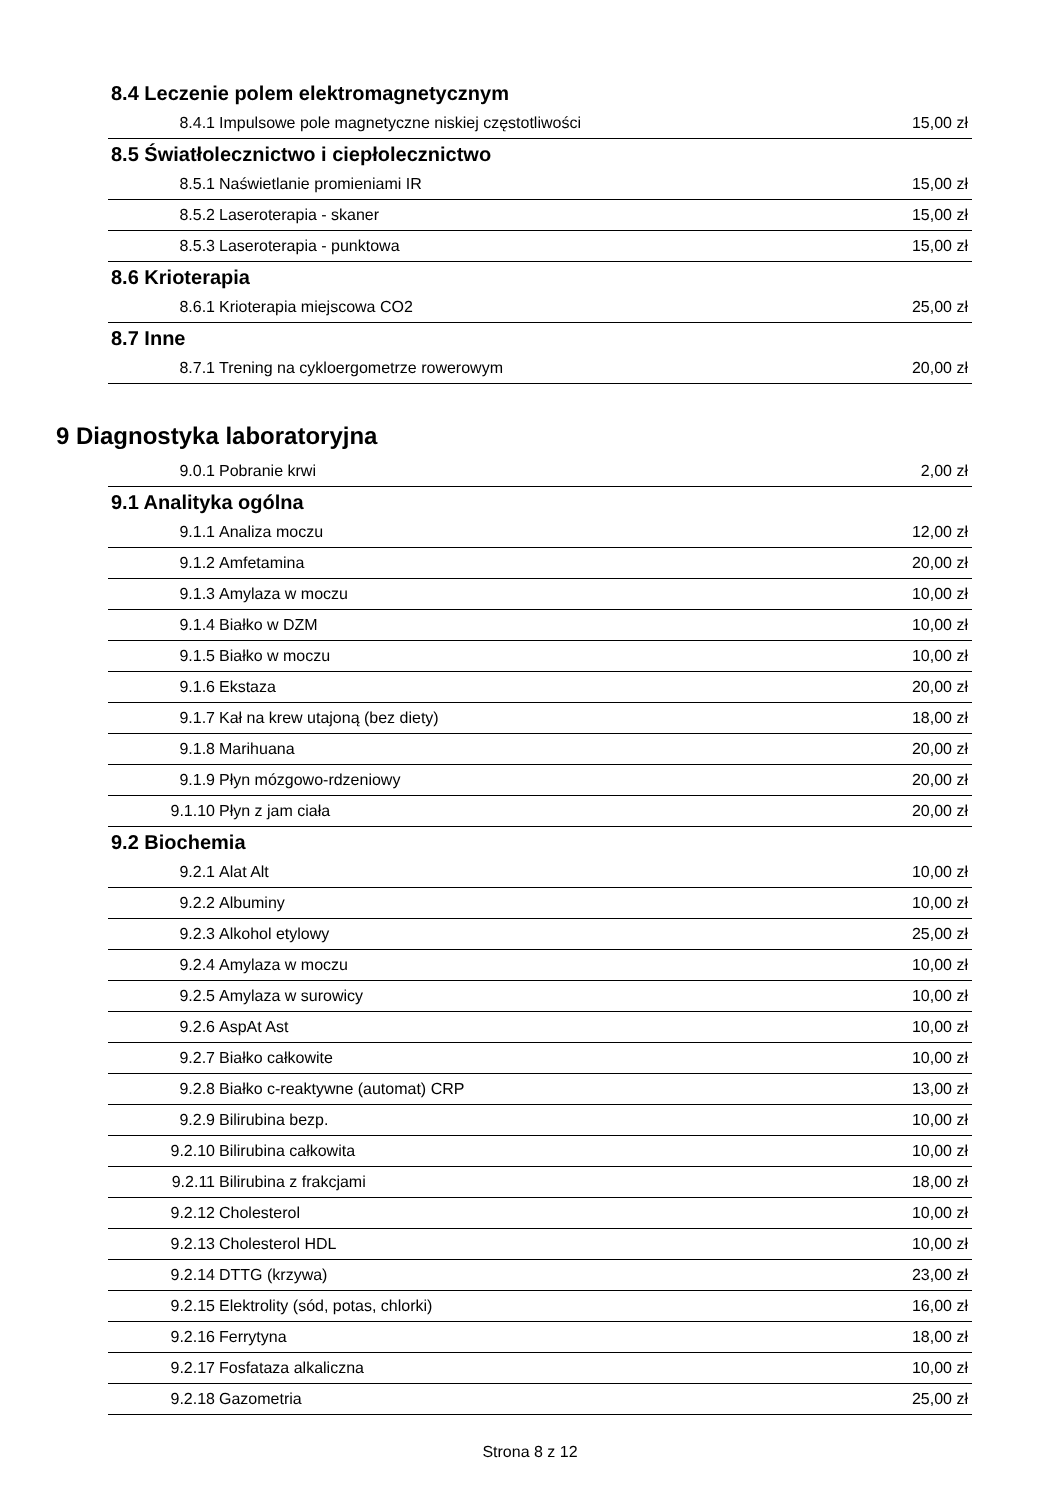8.4 Leczenie polem elektromagnetycznym
| 8.4.1 | Impulsowe pole magnetyczne niskiej częstotliwości | 15,00 zł |
8.5 Światłolecznictwo i ciepłolecznictwo
| 8.5.1 | Naświetlanie promieniami IR | 15,00 zł |
| 8.5.2 | Laseroterapia - skaner | 15,00 zł |
| 8.5.3 | Laseroterapia - punktowa | 15,00 zł |
8.6 Krioterapia
| 8.6.1 | Krioterapia miejscowa CO2 | 25,00 zł |
8.7 Inne
| 8.7.1 | Trening na cykloergometrze rowerowym | 20,00 zł |
9 Diagnostyka laboratoryjna
| 9.0.1 | Pobranie krwi | 2,00 zł |
9.1 Analityka ogólna
| 9.1.1 | Analiza moczu | 12,00 zł |
| 9.1.2 | Amfetamina | 20,00 zł |
| 9.1.3 | Amylaza w moczu | 10,00 zł |
| 9.1.4 | Białko w DZM | 10,00 zł |
| 9.1.5 | Białko w moczu | 10,00 zł |
| 9.1.6 | Ekstaza | 20,00 zł |
| 9.1.7 | Kał na krew utajoną (bez diety) | 18,00 zł |
| 9.1.8 | Marihuana | 20,00 zł |
| 9.1.9 | Płyn mózgowo-rdzeniowy | 20,00 zł |
| 9.1.10 | Płyn z jam ciała | 20,00 zł |
9.2 Biochemia
| 9.2.1 | Alat Alt | 10,00 zł |
| 9.2.2 | Albuminy | 10,00 zł |
| 9.2.3 | Alkohol etylowy | 25,00 zł |
| 9.2.4 | Amylaza w moczu | 10,00 zł |
| 9.2.5 | Amylaza w surowicy | 10,00 zł |
| 9.2.6 | AspAt Ast | 10,00 zł |
| 9.2.7 | Białko całkowite | 10,00 zł |
| 9.2.8 | Białko c-reaktywne (automat) CRP | 13,00 zł |
| 9.2.9 | Bilirubina bezp. | 10,00 zł |
| 9.2.10 | Bilirubina całkowita | 10,00 zł |
| 9.2.11 | Bilirubina z frakcjami | 18,00 zł |
| 9.2.12 | Cholesterol | 10,00 zł |
| 9.2.13 | Cholesterol HDL | 10,00 zł |
| 9.2.14 | DTTG (krzywa) | 23,00 zł |
| 9.2.15 | Elektrolity (sód, potas, chlorki) | 16,00 zł |
| 9.2.16 | Ferrytyna | 18,00 zł |
| 9.2.17 | Fosfataza alkaliczna | 10,00 zł |
| 9.2.18 | Gazometria | 25,00 zł |
Strona 8 z 12